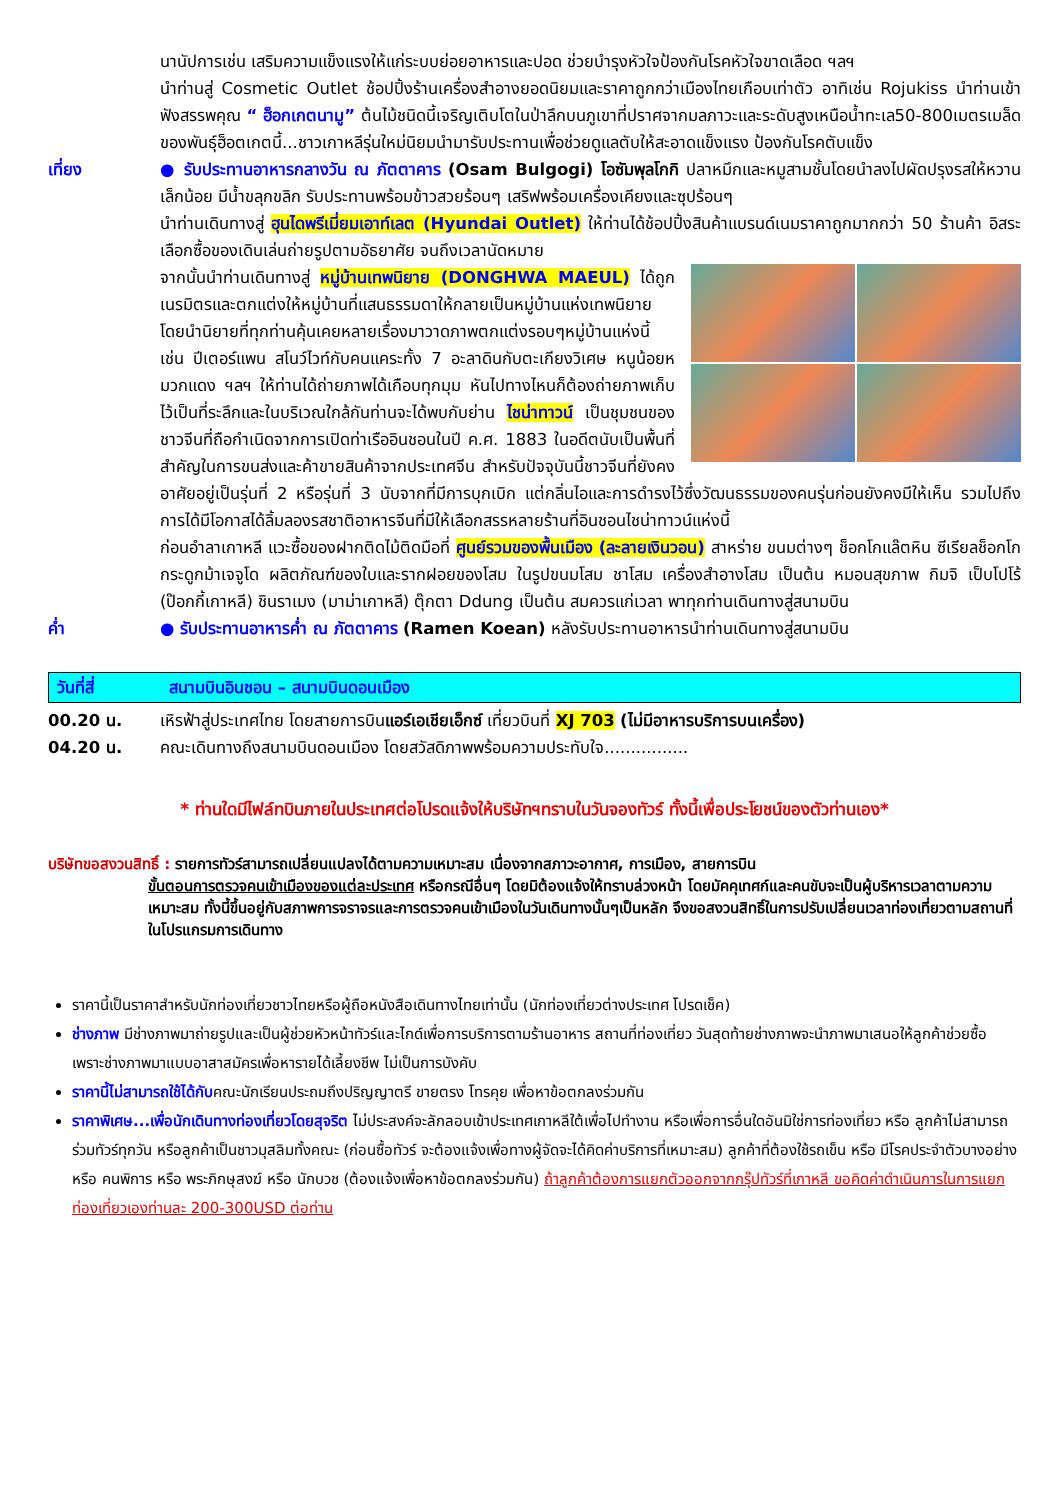นานัปการเช่น เสริมความแข็งแรงให้แก่ระบบย่อยอาหารและปอด ช่วยบำรุงหัวใจป้องกันโรคหัวใจขาดเลือด ฯลฯ
นำท่านสู่ Cosmetic Outlet ช้อปปิ้งร้านเครื่องสำอางยอดนิยมและราคาถูกกว่าเมืองไทยเกือบเท่าตัว อาทิเช่น Rojukiss นำท่านเข้าฟังสรรพคุณ “ ฮ็อกเกตนามู” ต้นไม้ชนิดนี้เจริญเติบโตในป่าลึกบนภูเขาที่ปราศจากมลภาวะและระดับสูงเหนือน้ำทะเล50-800เมตรเมล็ดของพันธุ์ฮ็อตเกตนี้...ชาวเกาหลีรุ่นใหม่นิยมนำมารับประทานเพื่อช่วยดูแลตับให้สะอาดแข็งแรง ป้องกันโรคตับแข็ง
เที่ยง ● รับประทานอาหารกลางวัน ณ ภัตตาคาร (Osam Bulgogi) โอซัมพุลโกกิ ปลาหมึกและหมูสามชั้นโดยนำลงไปผัดปรุงรสให้หวานเล็กน้อย มีน้ำขลุกขลิก รับประทานพร้อมข้าวสวยร้อนๆ เสริฟพร้อมเครื่องเคียงและซุปร้อนๆ
นำท่านเดินทางสู่ ฮุนไดพรีเมี่ยมเอาท์เลต (Hyundai Outlet) ให้ท่านได้ช้อปปิ้งสินค้าแบรนด์เนมราคาถูกมากกว่า 50 ร้านค้า อิสระเลือกซื้อของเดินเล่นถ่ายรูปตามอัธยาศัย จนถึงเวลานัดหมาย
จากนั้นนำท่านเดินทางสู่ หมู่บ้านเทพนิยาย (DONGHWA MAEUL) ได้ถูกเนรมิตรและตกแต่งให้หมู่บ้านที่แสนธรรมดาให้กลายเป็นหมู่บ้านแห่งเทพนิยาย โดยนำนิยายที่ทุกท่านคุ้นเคยหลายเรื่องมาวาดภาพตกแต่งรอบๆหมู่บ้านแห่งนี้ เช่น ปีเตอร์แพน สโนว์ไวท์กับคนแคระทั้ง 7 อะลาดินกับตะเกียงวิเศษ หนูน้อยหมวกแดง ฯลฯ ให้ท่านได้ถ่ายภาพได้เกือบทุกมุม หันไปทางไหนก็ต้องถ่ายภาพเก็บไว้เป็นที่ระลึกและในบริเวณใกล้กันท่านจะได้พบกับย่าน ไชน่าทาวน์ เป็นชุมชนของชาวจีนที่ถือกำเนิดจากการเปิดท่าเรืออินชอนในปี ค.ศ. 1883 ในอดีตนับเป็นพื้นที่สำคัญในการขนส่งและค้าขายสินค้าจากประเทศจีน สำหรับปัจจุบันนี้ชาวจีนที่ยังคงอาศัยอยู่เป็นรุ่นที่ 2 หรือรุ่นที่ 3 นับจากที่มีการบุกเบิก แต่กลิ่นไอและการดำรงไว้ซึ่งวัฒนธรรมของคนรุ่นก่อนยังคงมีให้เห็น รวมไปถึงการได้มีโอกาสได้ลิ้มลองรสชาติอาหารจีนที่มีให้เลือกสรรหลายร้านที่อินชอนไชน่าทาวน์แห่งนี้
ก่อนอำลาเกาหลี แวะซื้อของฝากติดไม้ติดมือที่ ศูนย์รวมของพื้นเมือง (ละลายเงินวอน) สาหร่าย ขนมต่างๆ ช็อกโกแล๊ตหิน ซีเรียลช็อกโก กระดูกม้าเจจูโด ผลิตภัณฑ์ของใบและรากฝอยของโสม ในรูปขนมโสม ชาโสม เครื่องสำอางโสม เป็นต้น หมอนสุขภาพ กิมจิ เป็บโปโร้ (ป๊อกกี้เกาหลี) ชินราเมง (มาม่าเกาหลี) ตุ๊กตา Ddung เป็นต้น สมควรแก่เวลา พาทุกท่านเดินทางสู่สนามบิน
ค่ำ ● รับประทานอาหารค่ำ ณ ภัตตาคาร (Ramen Koean) หลังรับประทานอาหารนำท่านเดินทางสู่สนามบิน
วันที่สี่ สนามบินอินชอน – สนามบินดอนเมือง
00.20 น. เหิรฟ้าสู่ประเทศไทย โดยสายการบินแอร์เอเชียเอ็กซ์ เที่ยวบินที่ XJ 703 (ไม่มีอาหารบริการบนเครื่อง)
04.20 น. คณะเดินทางถึงสนามบินดอนเมือง โดยสวัสดิภาพพร้อมความประทับใจ................
* ท่านใดมีไฟล์ทบินภายในประเทศต่อโปรดแจ้งให้บริษัทฯทราบในวันจองทัวร์ ทั้งนี้เพื่อประโยชน์ของตัวท่านเอง*
บริษัทขอสงวนสิทธิ์ : รายการทัวร์สามารถเปลี่ยนแปลงได้ตามความเหมาะสม เนื่องจากสภาวะอากาศ, การเมือง, สายการบิน
ขั้นตอนการตรวจคนเข้าเมืองของแต่ละประเทศ หรือกรณีอื่นๆ โดยมิต้องแจ้งให้ทราบล่วงหน้า โดยมัคคุเทศก์และคนขับจะเป็นผู้บริหารเวลาตามความเหมาะสม ทั้งนี้ขึ้นอยู่กับสภาพการจราจรและการตรวจคนเข้าเมืองในวันเดินทางนั้นๆเป็นหลัก จึงขอสงวนสิทธิ์ในการปรับเปลี่ยนเวลาท่องเที่ยวตามสถานที่ในโปรแกรมการเดินทาง
ราคานี้เป็นราคาสำหรับนักท่องเที่ยวชาวไทยหรือผู้ถือหนังสือเดินทางไทยเท่านั้น (นักท่องเที่ยวต่างประเทศ โปรดเช็ค)
ช่างภาพ มีช่างภาพมาถ่ายรูปและเป็นผู้ช่วยหัวหน้าทัวร์และไกด์เพื่อการบริการตามร้านอาหาร สถานที่ท่องเที่ยว วันสุดท้ายช่างภาพจะนำภาพมาเสนอให้ลูกค้าช่วยซื้อ เพราะช่างภาพมาแบบอาสาสมัครเพื่อหารายได้เลี้ยงชีพ ไม่เป็นการบังคับ
ราคานี้ไม่สามารถใช้ได้กับคณะนักเรียนประถมถึงปริญญาตรี ขายตรง โทรคุย เพื่อหาข้อตกลงร่วมกัน
ราคาพิเศษ...เพื่อนักเดินทางท่องเที่ยวโดยสุจริต ไม่ประสงค์จะลักลอบเข้าประเทศเกาหลีใต้เพื่อไปทำงาน หรือเพื่อการอื่นใดอันมิใช่การท่องเที่ยว หรือ ลูกค้าไม่สามารถร่วมทัวร์ทุกวัน หรือลูกค้าเป็นชาวมุสลิมทั้งคณะ (ก่อนซื้อทัวร์ จะต้องแจ้งเพื่อทางผู้จัดจะได้คิดค่าบริการที่เหมาะสม) ลูกค้าที่ต้องใช้รถเข็น หรือ มีโรคประจำตัวบางอย่าง หรือ คนพิการ หรือ พระภิกษุสงฆ์ หรือ นักบวช (ต้องแจ้งเพื่อหาข้อตกลงร่วมกัน) ถ้าลูกค้าต้องการแยกตัวออกจากกรุ๊ปทัวร์ที่เกาหลี ขอคิดค่าดำเนินการในการแยกท่องเที่ยวเองท่านละ 200-300USD ต่อท่าน